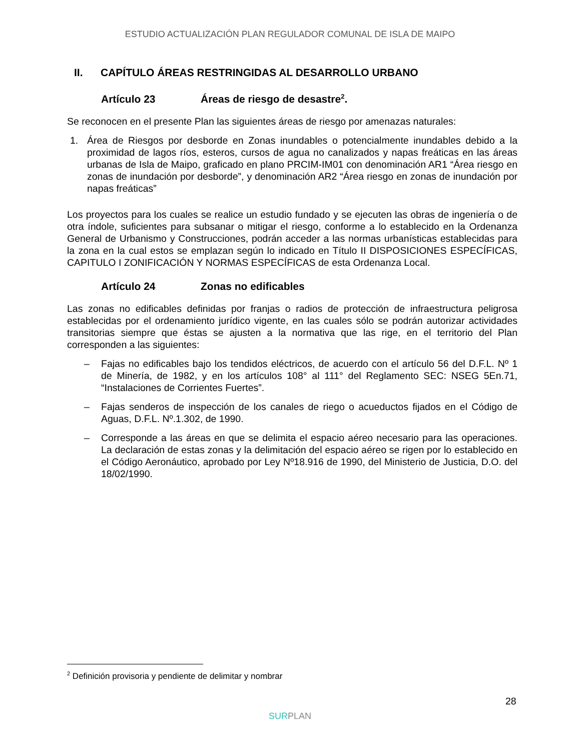ESTUDIO ACTUALIZACIÓN PLAN REGULADOR COMUNAL DE ISLA DE MAIPO
II. CAPÍTULO ÁREAS RESTRINGIDAS AL DESARROLLO URBANO
Artículo 23 Áreas de riesgo de desastre<sup>2</sup>.
Se reconocen en el presente Plan las siguientes áreas de riesgo por amenazas naturales:
1. Área de Riesgos por desborde en Zonas inundables o potencialmente inundables debido a la proximidad de lagos ríos, esteros, cursos de agua no canalizados y napas freáticas en las áreas urbanas de Isla de Maipo, graficado en plano PRCIM-IM01 con denominación AR1 “Área riesgo en zonas de inundación por desborde”, y denominación AR2 “Área riesgo en zonas de inundación por napas freáticas”
Los proyectos para los cuales se realice un estudio fundado y se ejecuten las obras de ingeniería o de otra índole, suficientes para subsanar o mitigar el riesgo, conforme a lo establecido en la Ordenanza General de Urbanismo y Construcciones, podrán acceder a las normas urbanísticas establecidas para la zona en la cual estos se emplazan según lo indicado en Título II DISPOSICIONES ESPECÍFICAS, CAPITULO I ZONIFICACIÓN Y NORMAS ESPECÍFICAS de esta Ordenanza Local.
Artículo 24 Zonas no edificables
Las zonas no edificables definidas por franjas o radios de protección de infraestructura peligrosa establecidas por el ordenamiento jurídico vigente, en las cuales sólo se podrán autorizar actividades transitorias siempre que éstas se ajusten a la normativa que las rige, en el territorio del Plan corresponden a las siguientes:
– Fajas no edificables bajo los tendidos eléctricos, de acuerdo con el artículo 56 del D.F.L. Nº 1 de Minería, de 1982, y en los artículos 108° al 111° del Reglamento SEC: NSEG 5En.71, “Instalaciones de Corrientes Fuertes”.
– Fajas senderos de inspección de los canales de riego o acueductos fijados en el Código de Aguas, D.F.L. Nº.1.302, de 1990.
– Corresponde a las áreas en que se delimita el espacio aéreo necesario para las operaciones. La declaración de estas zonas y la delimitación del espacio aéreo se rigen por lo establecido en el Código Aeronáutico, aprobado por Ley Nº18.916 de 1990, del Ministerio de Justicia, D.O. del 18/02/1990.
<sup>2</sup> Definición provisoria y pendiente de delimitar y nombrar
28
SUR PLAN